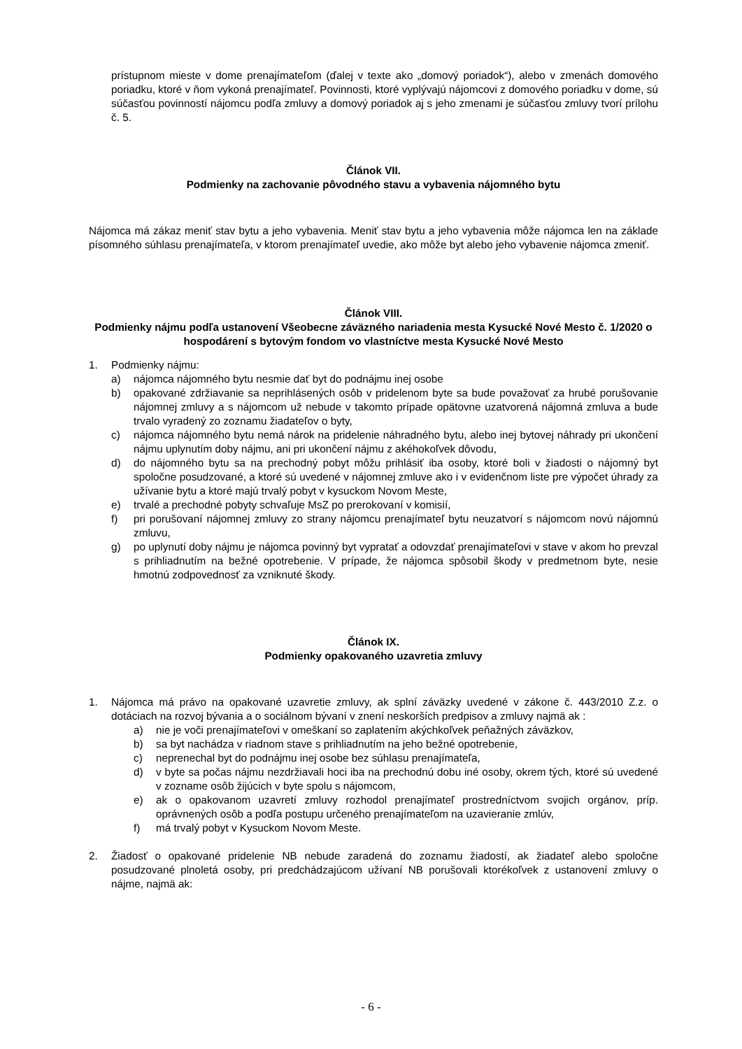prístupnom mieste v dome prenajímateľom (ďalej v texte ako „domový poriadok“), alebo v zmenách domového poriadku, ktoré v ňom vykoná prenajímateľ. Povinnosti, ktoré vyplývajú nájomcovi z domového poriadku v dome, sú súčasťou povinností nájomcu podľa zmluvy a domový poriadok aj s jeho zmenami je súčasťou zmluvy tvorí prílohu č. 5.
Článok VII.
Podmienky na zachovanie pôvodného stavu a vybavenia nájomného bytu
Nájomca má zákaz meniť stav bytu a jeho vybavenia. Meniť stav bytu a jeho vybavenia môže nájomca len na základe písomného súhlasu prenajímateľa, v ktorom prenajímateľ uvedie, ako môže byt alebo jeho vybavenie nájomca zmeniť.
Článok VIII.
Podmienky nájmu podľa ustanovení Všeobecne záväzného nariadenia mesta Kysucké Nové Mesto č. 1/2020 o hospodárení s bytovým fondom vo vlastníctve mesta Kysucké Nové Mesto
1. Podmienky nájmu:
a) nájomca nájomného bytu nesmie dať byt do podnájmu inej osobe
b) opakované zdržiavanie sa neprihlásených osôb v pridelenom byte sa bude považovať za hrubé porušovanie nájomnej zmluvy a s nájomcom už nebude v takomto prípade opätovne uzatvorená nájomná zmluva a bude trvalo vyradený zo zoznamu žiadateľov o byty,
c) nájomca nájomného bytu nemá nárok na pridelenie náhradného bytu, alebo inej bytovej náhrady pri ukončení nájmu uplynutím doby nájmu, ani pri ukončení nájmu z akéhokoľvek dôvodu,
d) do nájomného bytu sa na prechodný pobyt môžu prihlásiť iba osoby, ktoré boli v žiadosti o nájomný byt spoločne posudzované, a ktoré sú uvedené v nájomnej zmluve ako i v evidenčnom liste pre výpočet úhrady za užívanie bytu a ktoré majú trvalý pobyt v kysuckom Novom Meste,
e) trvalé a prechodné pobyty schvaľuje MsZ po prerokovaní v komisií,
f) pri porušovaní nájomnej zmluvy zo strany nájomcu prenajímateľ bytu neuzatvorí s nájomcom novú nájomnú zmluvu,
g) po uplynutí doby nájmu je nájomca povinný byt vypratať a odovzdať prenajímateľovi v stave v akom ho prevzal s prihliadnutím na bežné opotrebenie. V prípade, že nájomca spôsobil škody v predmetnom byte, nesie hmotnú zodpovednosť za vzniknuté škody.
Článok IX.
Podmienky opakovaného uzavretia zmluvy
1. Nájomca má právo na opakované uzavretie zmluvy, ak splní záväzky uvedené v zákone č. 443/2010 Z.z. o dotáciach na rozvoj bývania a o sociálnom bývaní v znení neskorších predpisov a zmluvy najmä ak :
a) nie je voči prenajímateľovi v omeškaní so zaplatením akýchkoľvek peňažných záväzkov,
b) sa byt nachádza v riadnom stave s prihliadnutím na jeho bežné opotrebenie,
c) neprenechal byt do podnájmu inej osobe bez súhlasu prenajímateľa,
d) v byte sa počas nájmu nezdržiavali hoci iba na prechodnú dobu iné osoby, okrem tých, ktoré sú uvedené v zozname osôb žijúcich v byte spolu s nájomcom,
e) ak o opakovanom uzavretí zmluvy rozhodol prenajímateľ prostredníctvom svojich orgánov, príp. oprávnených osôb a podľa postupu určeného prenajímateľom na uzavieranie zmlúv,
f) má trvalý pobyt v Kysuckom Novom Meste.
2. Žiadosť o opakované pridelenie NB nebude zaradená do zoznamu žiadostí, ak žiadateľ alebo spoločne posudzované plnoletá osoby, pri predchádzajúcom užívaní NB porušovali ktorékoľvek z ustanovení zmluvy o nájme, najmä ak:
- 6 -